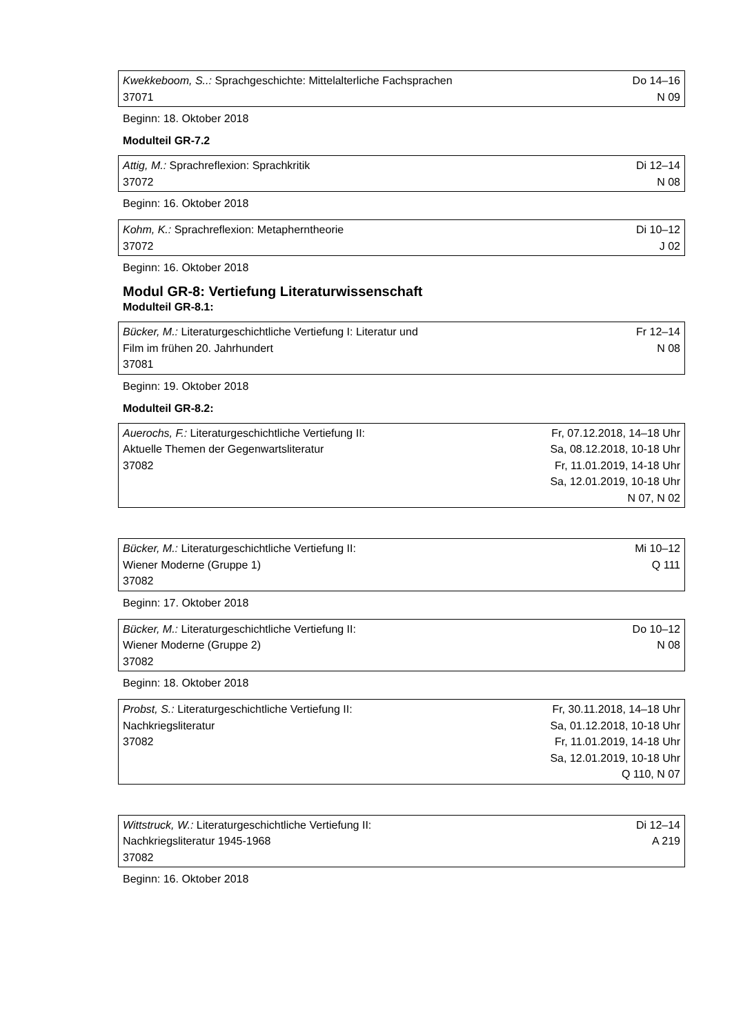| Kwekkeboom, S..: Sprachgeschichte: Mittelalterliche Fachsprachen 37071 | Do 14–16 N 09 |
Beginn: 18. Oktober 2018
Modulteil GR-7.2
| Attig, M.: Sprachreflexion: Sprachkritik 37072 | Di 12–14 N 08 |
Beginn: 16. Oktober 2018
| Kohm, K.: Sprachreflexion: Metapherntheorie 37072 | Di 10–12 J 02 |
Beginn: 16. Oktober 2018
Modul GR-8: Vertiefung Literaturwissenschaft
Modulteil GR-8.1:
| Bücker, M.: Literaturgeschichtliche Vertiefung I: Literatur und Film im frühen 20. Jahrhundert 37081 | Fr 12–14 N 08 |
Beginn: 19. Oktober 2018
Modulteil GR-8.2:
| Auerochs, F.: Literaturgeschichtliche Vertiefung II: Aktuelle Themen der Gegenwartsliteratur 37082 | Fr, 07.12.2018, 14–18 Uhr Sa, 08.12.2018, 10-18 Uhr Fr, 11.01.2019, 14-18 Uhr Sa, 12.01.2019, 10-18 Uhr N 07, N 02 |
| Bücker, M.: Literaturgeschichtliche Vertiefung II: Wiener Moderne (Gruppe 1) 37082 | Mi 10–12 Q 111 |
Beginn: 17. Oktober 2018
| Bücker, M.: Literaturgeschichtliche Vertiefung II: Wiener Moderne (Gruppe 2) 37082 | Do 10–12 N 08 |
Beginn: 18. Oktober 2018
| Probst, S.: Literaturgeschichtliche Vertiefung II: Nachkriegsliteratur 37082 | Fr, 30.11.2018, 14–18 Uhr Sa, 01.12.2018, 10-18 Uhr Fr, 11.01.2019, 14-18 Uhr Sa, 12.01.2019, 10-18 Uhr Q 110, N 07 |
| Wittstruck, W.: Literaturgeschichtliche Vertiefung II: Nachkriegsliteratur 1945-1968 37082 | Di 12–14 A 219 |
Beginn: 16. Oktober 2018